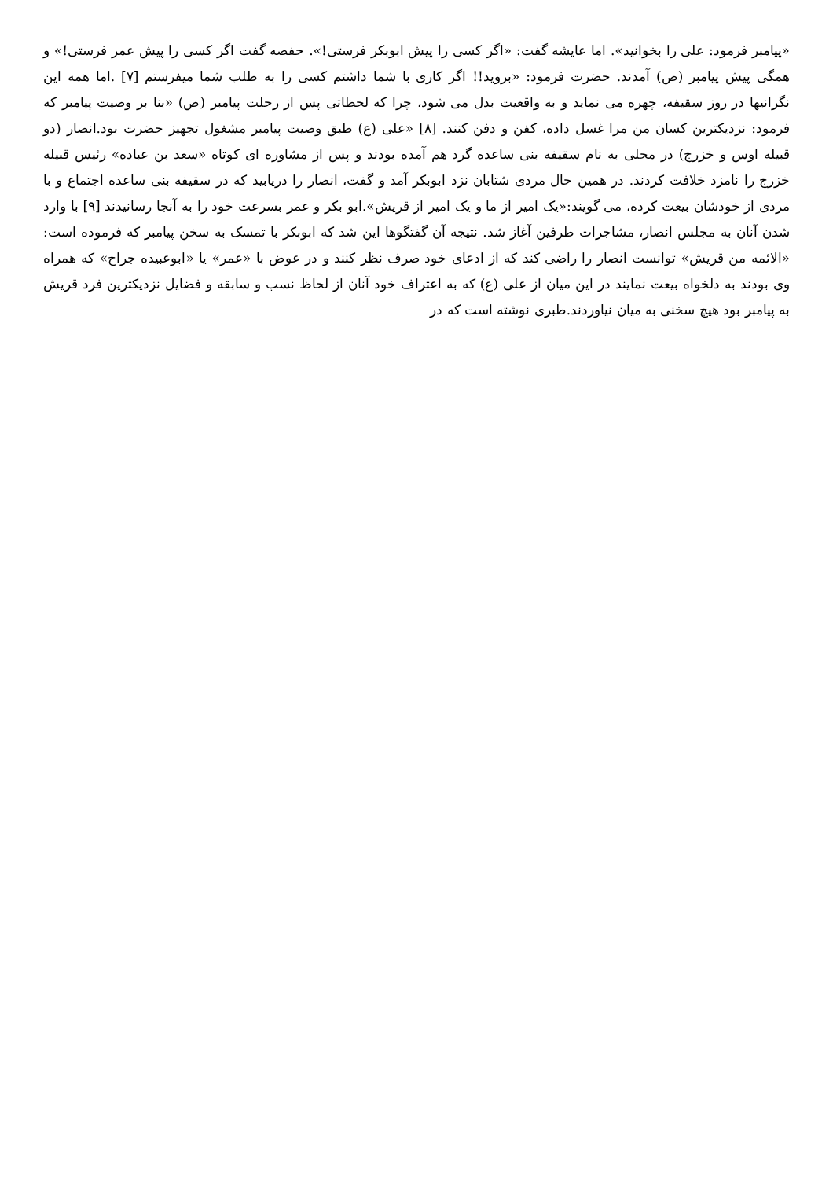«پیامبر فرمود: علی را بخوانید». اما عایشه گفت: «اگر کسی را پیش ابوبکر فرستی!». حفصه گفت اگر کسی را پیش عمر فرستی!» و همگی پیش پیامبر (ص) آمدند. حضرت فرمود: «بروید!! اگر کاری با شما داشتم کسی را به طلب شما میفرستم [۷] .اما همه این نگرانیها در روز سقیفه، چهره می نماید و به واقعیت بدل می شود، چرا که لحظاتی پس از رحلت پیامبر (ص) «بنا بر وصیت پیامبر که فرمود: نزدیکترین کسان من مرا غسل داده، کفن و دفن کنند. [۸] «علی (ع) طبق وصیت پیامبر مشغول تجهیز حضرت بود.انصار (دو قبیله اوس و خزرج) در محلی به نام سقیفه بنی ساعده گرد هم آمده بودند و پس از مشاوره ای کوتاه «سعد بن عباده» رئیس قبیله خزرج را نامزد خلافت کردند. در همین حال مردی شتابان نزد ابوبکر آمد و گفت، انصار را دریابید که در سقیفه بنی ساعده اجتماع و با مردی از خودشان بیعت کرده، می گویند:«یک امیر از ما و یک امیر از قریش».ابو بکر و عمر بسرعت خود را به آنجا رسانیدند [۹] با وارد شدن آنان به مجلس انصار، مشاجرات طرفین آغاز شد. نتیجه آن گفتگوها این شد که ابوبکر با تمسک به سخن پیامبر که فرموده است: «الائمه من قریش» توانست انصار را راضی کند که از ادعای خود صرف نظر کنند و در عوض با «عمر» یا «ابوعبیده جراح» که همراه وی بودند به دلخواه بیعت نمایند در این میان از علی (ع) که به اعتراف خود آنان از لحاظ نسب و سابقه و فضایل نزدیکترین فرد قریش به پیامبر بود هیچ سخنی به میان نیاوردند.طبری نوشته است که در